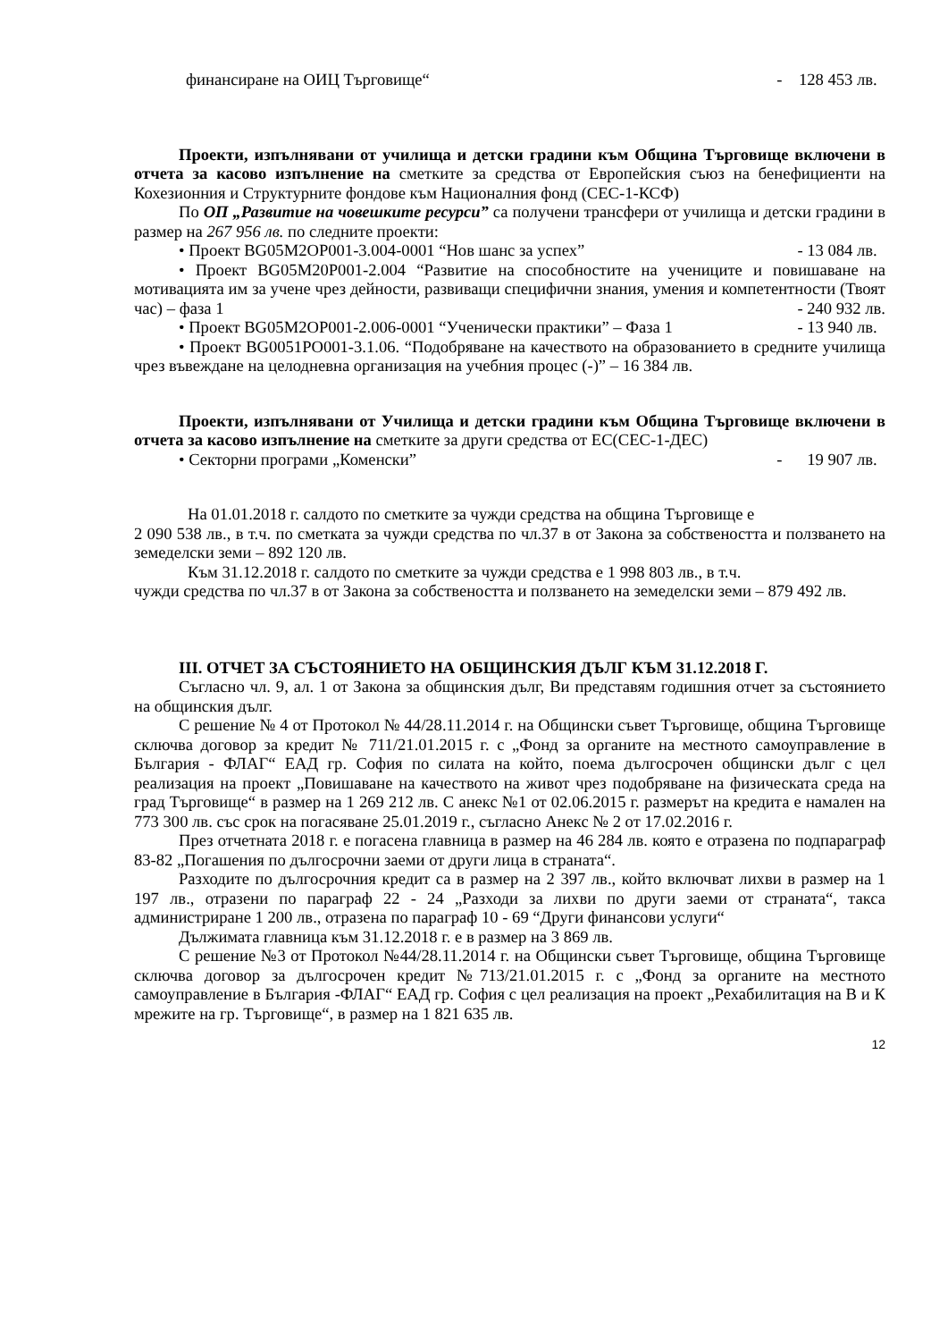финансиране на ОИЦ Търговище“- 128 453 лв.
Проекти, изпълнявани от училища и детски градини към Община Търговище включени в отчета за касово изпълнение на сметките за средства от Европейския съюз на бенефициенти на Кохезионния и Структурните фондове към Националния фонд (СЕС-1-КСФ)
По ОП „Развитие на човешките ресурси” са получени трансфери от училища и детски градини в размер на 267 956 лв. по следните проекти:
• Проект BG05M2OP001-3.004-0001 “Нов шанс за успех” - 13 084 лв.
• Проект BG05M20P001-2.004 “Развитие на способностите на учениците и повишаване на мотивацията им за учене чрез дейности, развиващи специфични знания, умения и компетентности (Твоят час) – фаза 1 - 240 932 лв.
• Проект BG05M2OP001-2.006-0001 “Ученически практики” – Фаза 1 - 13 940 лв.
• Проект BG0051PO001-3.1.06. “Подобряване на качеството на образованието в средните училища чрез въвеждане на целодневна организация на учебния процес (-)” – 16 384 лв.
Проекти, изпълнявани от Училища и детски градини към Община Търговище включени в отчета за касово изпълнение на сметките за други средства от ЕС(СЕС-1-ДЕС)
• Секторни програми „Коменски” - 19 907 лв.
На 01.01.2018 г. салдото по сметките за чужди средства на община Търговище е
2 090 538 лв., в т.ч. по сметката за чужди средства по чл.37 в от Закона за собствеността и ползването на земеделски земи – 892 120 лв.
Към 31.12.2018 г. салдото по сметките за чужди средства е 1 998 803 лв., в т.ч.
чужди средства по чл.37 в от Закона за собствеността и ползването на земеделски земи – 879 492 лв.
III. ОТЧЕТ ЗА СЪСТОЯНИЕТО НА ОБЩИНСКИЯ ДЪЛГ КЪМ 31.12.2018 Г.
Съгласно чл. 9, ал. 1 от Закона за общинския дълг, Ви представям годишния отчет за състоянието на общинския дълг.
С решение № 4 от Протокол № 44/28.11.2014 г. на Общински съвет Търговище, община Търговище сключва договор за кредит № 711/21.01.2015 г. с „Фонд за органите на местното самоуправление в България - ФЛАГ“ ЕАД гр. София по силата на който, поема дългосрочен общински дълг с цел реализация на проект „Повишаване на качеството на живот чрез подобряване на физическата среда на град Търговище“ в размер на 1 269 212 лв. С анекс №1 от 02.06.2015 г. размерът на кредита е намален на 773 300 лв. със срок на погасяване 25.01.2019 г., съгласно Анекс № 2 от 17.02.2016 г.
През отчетната 2018 г. е погасена главница в размер на 46 284 лв. която е отразена по подпараграф 83-82 „Погашения по дългосрочни заеми от други лица в страната“.
Разходите по дългосрочния кредит са в размер на 2 397 лв., който включват лихви в размер на 1 197 лв., отразени по параграф 22 - 24 „Разходи за лихви по други заеми от страната“, такса администриране 1 200 лв., отразена по параграф 10 - 69 “Други финансови услуги“
Дължимата главница към 31.12.2018 г. е в размер на 3 869 лв.
С решение №3 от Протокол №44/28.11.2014 г. на Общински съвет Търговище, община Търговище сключва договор за дългосрочен кредит №713/21.01.2015 г. с „Фонд за органите на местното самоуправление в България -ФЛАГ“ ЕАД гр. София с цел реализация на проект „Рехабилитация на В и К мрежите на гр. Търговище“, в размер на 1 821 635 лв.
12